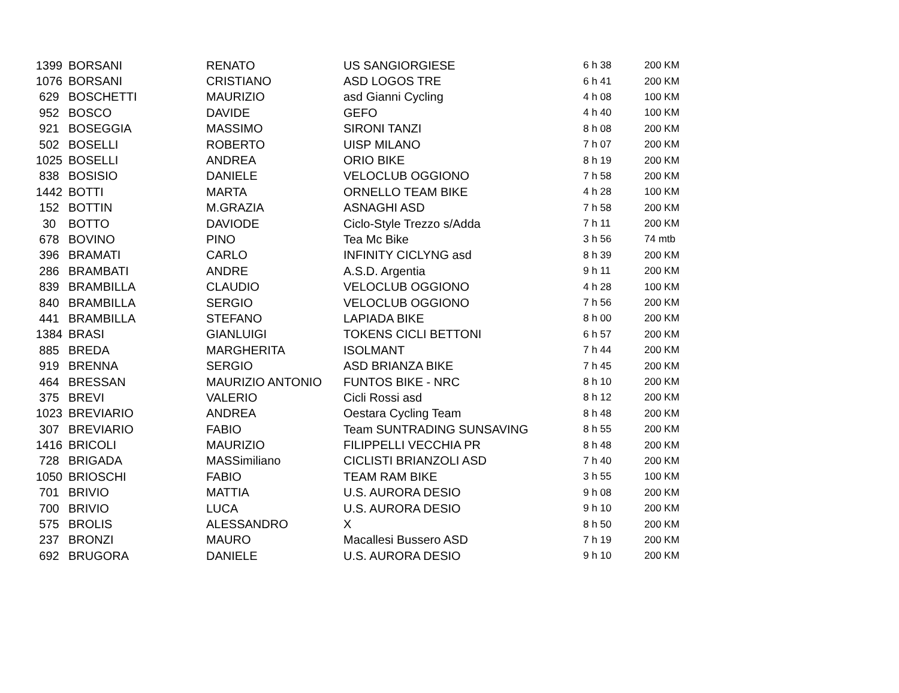| 1399 | BORSANI | RENATO | US SANGIORGIESE | 6 h 38 | 200 KM |
| 1076 | BORSANI | CRISTIANO | ASD LOGOS TRE | 6 h 41 | 200 KM |
| 629 | BOSCHETTI | MAURIZIO | asd Gianni Cycling | 4 h 08 | 100 KM |
| 952 | BOSCO | DAVIDE | GEFO | 4 h 40 | 100 KM |
| 921 | BOSEGGIA | MASSIMO | SIRONI TANZI | 8 h 08 | 200 KM |
| 502 | BOSELLI | ROBERTO | UISP MILANO | 7 h 07 | 200 KM |
| 1025 | BOSELLI | ANDREA | ORIO BIKE | 8 h 19 | 200 KM |
| 838 | BOSISIO | DANIELE | VELOCLUB OGGIONO | 7 h 58 | 200 KM |
| 1442 | BOTTI | MARTA | ORNELLO TEAM BIKE | 4 h 28 | 100 KM |
| 152 | BOTTIN | M.GRAZIA | ASNAGHI ASD | 7 h 58 | 200 KM |
| 30 | BOTTO | DAVIODE | Ciclo-Style Trezzo s/Adda | 7 h 11 | 200 KM |
| 678 | BOVINO | PINO | Tea Mc Bike | 3 h 56 | 74 mtb |
| 396 | BRAMATI | CARLO | INFINITY CICLYNG asd | 8 h 39 | 200 KM |
| 286 | BRAMBATI | ANDRE | A.S.D. Argentia | 9 h 11 | 200 KM |
| 839 | BRAMBILLA | CLAUDIO | VELOCLUB OGGIONO | 4 h 28 | 100 KM |
| 840 | BRAMBILLA | SERGIO | VELOCLUB OGGIONO | 7 h 56 | 200 KM |
| 441 | BRAMBILLA | STEFANO | LAPIADA BIKE | 8 h 00 | 200 KM |
| 1384 | BRASI | GIANLUIGI | TOKENS CICLI BETTONI | 6 h 57 | 200 KM |
| 885 | BREDA | MARGHERITA | ISOLMANT | 7 h 44 | 200 KM |
| 919 | BRENNA | SERGIO | ASD BRIANZA BIKE | 7 h 45 | 200 KM |
| 464 | BRESSAN | MAURIZIO ANTONIO | FUNTOS BIKE - NRC | 8 h 10 | 200 KM |
| 375 | BREVI | VALERIO | Cicli Rossi asd | 8 h 12 | 200 KM |
| 1023 | BREVIARIO | ANDREA | Oestara Cycling Team | 8 h 48 | 200 KM |
| 307 | BREVIARIO | FABIO | Team SUNTRADING SUNSAVING | 8 h 55 | 200 KM |
| 1416 | BRICOLI | MAURIZIO | FILIPPELLI VECCHIA PR | 8 h 48 | 200 KM |
| 728 | BRIGADA | MASSimiliano | CICLISTI BRIANZOLI ASD | 7 h 40 | 200 KM |
| 1050 | BRIOSCHI | FABIO | TEAM RAM BIKE | 3 h 55 | 100 KM |
| 701 | BRIVIO | MATTIA | U.S. AURORA DESIO | 9 h 08 | 200 KM |
| 700 | BRIVIO | LUCA | U.S. AURORA DESIO | 9 h 10 | 200 KM |
| 575 | BROLIS | ALESSANDRO | X | 8 h 50 | 200 KM |
| 237 | BRONZI | MAURO | Macallesi Bussero ASD | 7 h 19 | 200 KM |
| 692 | BRUGORA | DANIELE | U.S. AURORA DESIO | 9 h 10 | 200 KM |